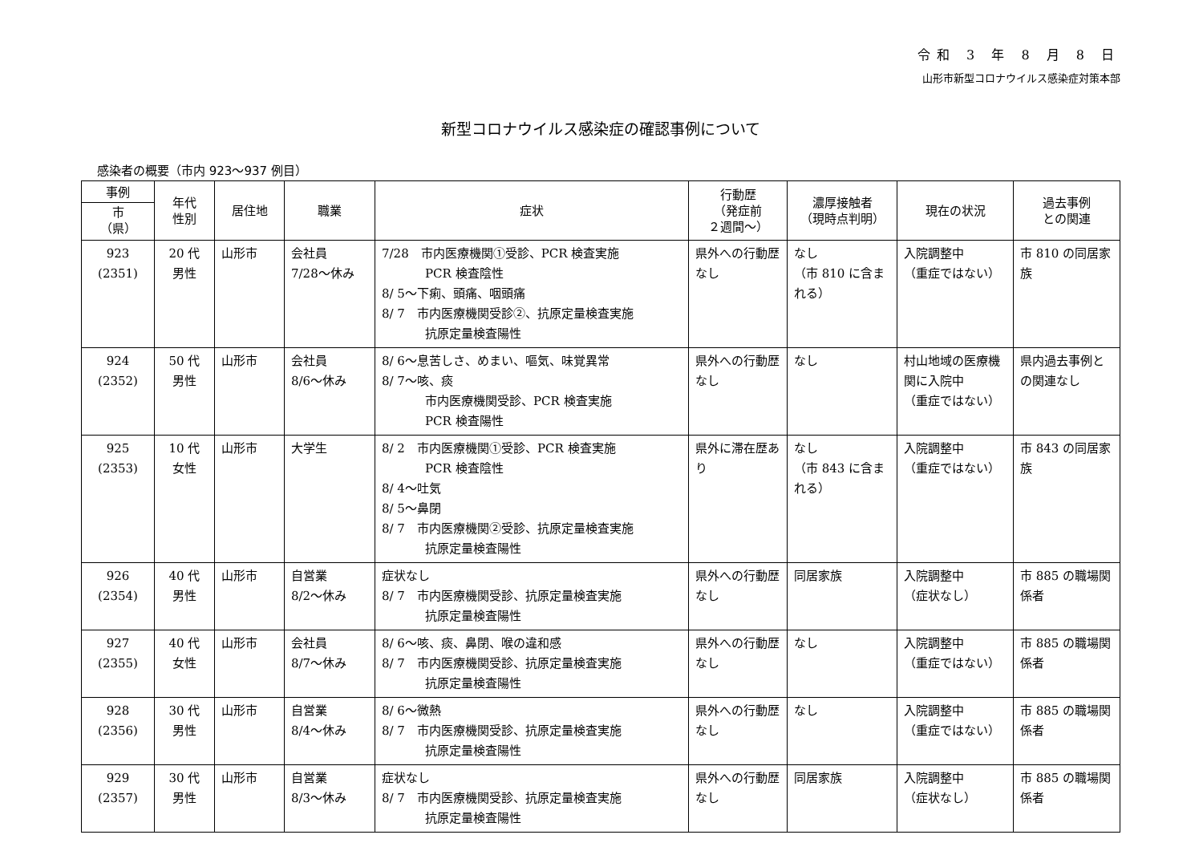令和 3 年 8 月 8 日
山形市新型コロナウイルス感染症対策本部
新型コロナウイルス感染症の確認事例について
感染者の概要（市内 923～937 例目）
| 事例 市 （県） | 年代 性別 | 居住地 | 職業 | 症状 | 行動歴 （発症前 ２週間～） | 濃厚接触者 （現時点判明） | 現在の状況 | 過去事例 との関連 |
| --- | --- | --- | --- | --- | --- | --- | --- | --- |
| 923 (2351) | 20 代 男性 | 山形市 | 会社員 7/28～休み | 7/28 市内医療機関①受診、PCR 検査実施 PCR 検査陰性 8/ 5～下痢、頭痛、咽頭痛 8/ 7 市内医療機関受診②、抗原定量検査実施 抗原定量検査陽性 | 県外への行動歴なし | なし （市 810 に含まれる） | 入院調整中 （重症ではない） | 市 810 の同居家族 |
| 924 (2352) | 50 代 男性 | 山形市 | 会社員 8/6～休み | 8/ 6～息苦しさ、めまい、嘔気、味覚異常 8/ 7～咳、痰 市内医療機関受診、PCR 検査実施 PCR 検査陽性 | 県外への行動歴なし | なし | 村山地域の医療機関に入院中 （重症ではない） | 県内過去事例との関連なし |
| 925 (2353) | 10 代 女性 | 山形市 | 大学生 | 8/ 2 市内医療機関①受診、PCR 検査実施 PCR 検査陰性 8/ 4～吐気 8/ 5～鼻閉 8/ 7 市内医療機関②受診、抗原定量検査実施 抗原定量検査陽性 | 県外に滞在歴あり | なし （市 843 に含まれる） | 入院調整中 （重症ではない） | 市 843 の同居家族 |
| 926 (2354) | 40 代 男性 | 山形市 | 自営業 8/2～休み | 症状なし 8/ 7 市内医療機関受診、抗原定量検査実施 抗原定量検査陽性 | 県外への行動歴なし | 同居家族 | 入院調整中 （症状なし） | 市 885 の職場関係者 |
| 927 (2355) | 40 代 女性 | 山形市 | 会社員 8/7～休み | 8/ 6～咳、痰、鼻閉、喉の違和感 8/ 7 市内医療機関受診、抗原定量検査実施 抗原定量検査陽性 | 県外への行動歴なし | なし | 入院調整中 （重症ではない） | 市 885 の職場関係者 |
| 928 (2356) | 30 代 男性 | 山形市 | 自営業 8/4～休み | 8/ 6～微熱 8/ 7 市内医療機関受診、抗原定量検査実施 抗原定量検査陽性 | 県外への行動歴なし | なし | 入院調整中 （重症ではない） | 市 885 の職場関係者 |
| 929 (2357) | 30 代 男性 | 山形市 | 自営業 8/3～休み | 症状なし 8/ 7 市内医療機関受診、抗原定量検査実施 抗原定量検査陽性 | 県外への行動歴なし | 同居家族 | 入院調整中 （症状なし） | 市 885 の職場関係者 |